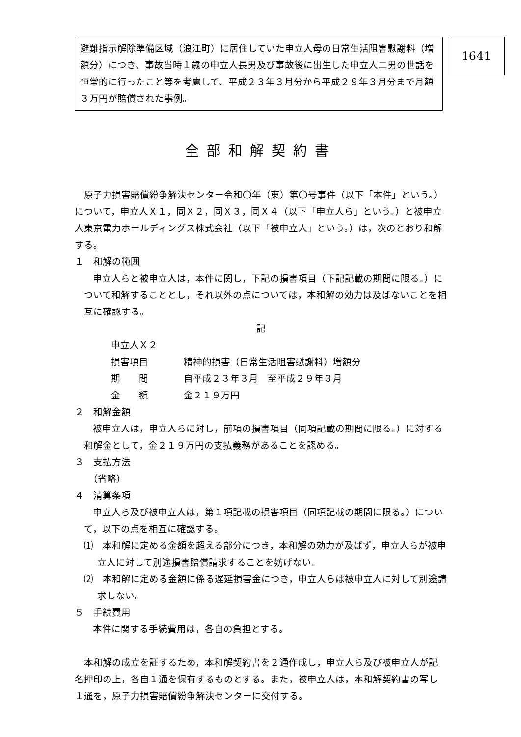避難指示解除準備区域（浪江町）に居住していた申立人母の日常生活阻害慰謝料（増額分）につき、事故当時１歳の申立人長男及び事故後に出生した申立人二男の世話を恒常的に行ったこと等を考慮して、平成２３年３月分から平成２９年３月分まで月額３万円が賠償された事例。
1641
全部和解契約書
原子力損害賠償紛争解決センター令和〇年（東）第〇号事件（以下「本件」という。）について，申立人Ｘ１，同Ｘ２，同Ｘ３，同Ｘ４（以下「申立人ら」という。）と被申立人東京電力ホールディングス株式会社（以下「被申立人」という。）は，次のとおり和解する。
１　和解の範囲
申立人らと被申立人は，本件に関し，下記の損害項目（下記記載の期間に限る。）について和解することとし，それ以外の点については，本和解の効力は及ばないことを相互に確認する。
記
申立人Ｘ２
損害項目 精神的損害（日常生活阻害慰謝料）増額分
期　　間 自平成２３年３月　至平成２９年３月
金　　額 金２１９万円
２　和解金額
被申立人は，申立人らに対し，前項の損害項目（同項記載の期間に限る。）に対する和解金として，金２１９万円の支払義務があることを認める。
３　支払方法
（省略）
４　清算条項
申立人ら及び被申立人は，第１項記載の損害項目（同項記載の期間に限る。）について，以下の点を相互に確認する。
⑴　本和解に定める金額を超える部分につき，本和解の効力が及ばず，申立人らが被申立人に対して別途損害賠償請求することを妨げない。
⑵　本和解に定める金額に係る遅延損害金につき，申立人らは被申立人に対して別途請求しない。
５　手続費用
本件に関する手続費用は，各自の負担とする。
本和解の成立を証するため，本和解契約書を２通作成し，申立人ら及び被申立人が記名押印の上，各自１通を保有するものとする。また，被申立人は，本和解契約書の写し１通を，原子力損害賠償紛争解決センターに交付する。